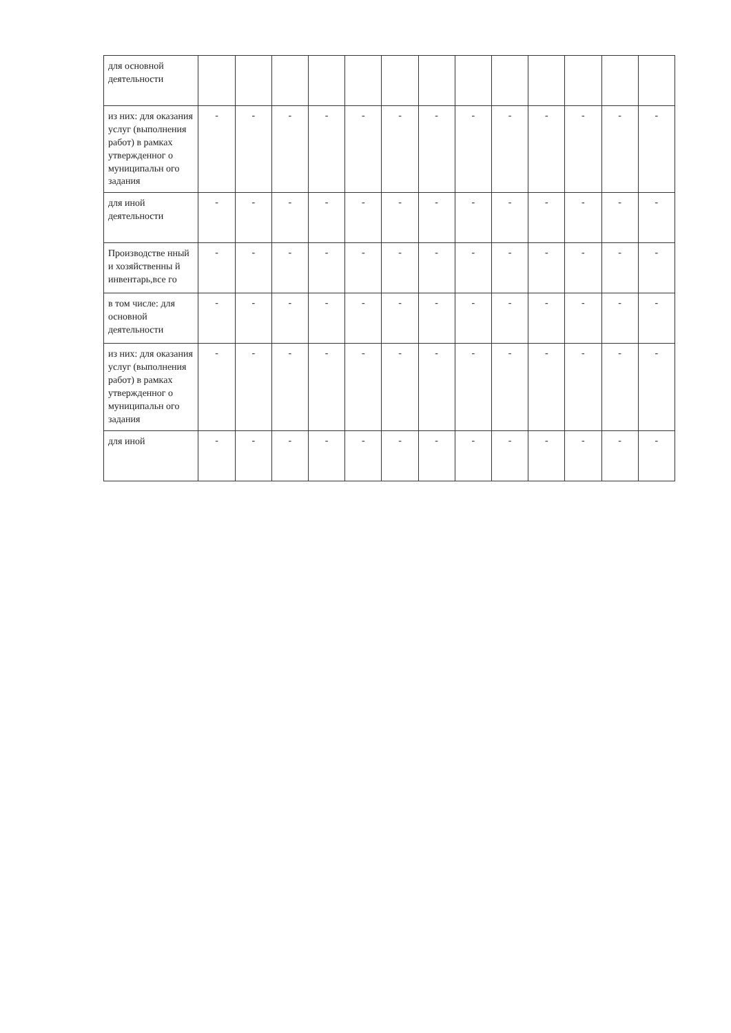| для основной деятельности | | | | | | | | | | | | | |
| из них: для оказания услуг (выполнения работ) в рамках утвержденног о муниципальн ого задания | - | - | - | - | - | - | - | - | - | - | - | - | - |
| для иной деятельности | - | - | - | - | - | - | - | - | - | - | - | - | - |
| Производстве нный и хозяйственны й инвентарь,все го | - | - | - | - | - | - | - | - | - | - | - | - | - |
| в том числе: для основной деятельности | - | - | - | - | - | - | - | - | - | - | - | - | - |
| из них: для оказания услуг (выполнения работ) в рамках утвержденног о муниципальн ого задания | - | - | - | - | - | - | - | - | - | - | - | - | - |
| для иной | - | - | - | - | - | - | - | - | - | - | - | - | - |